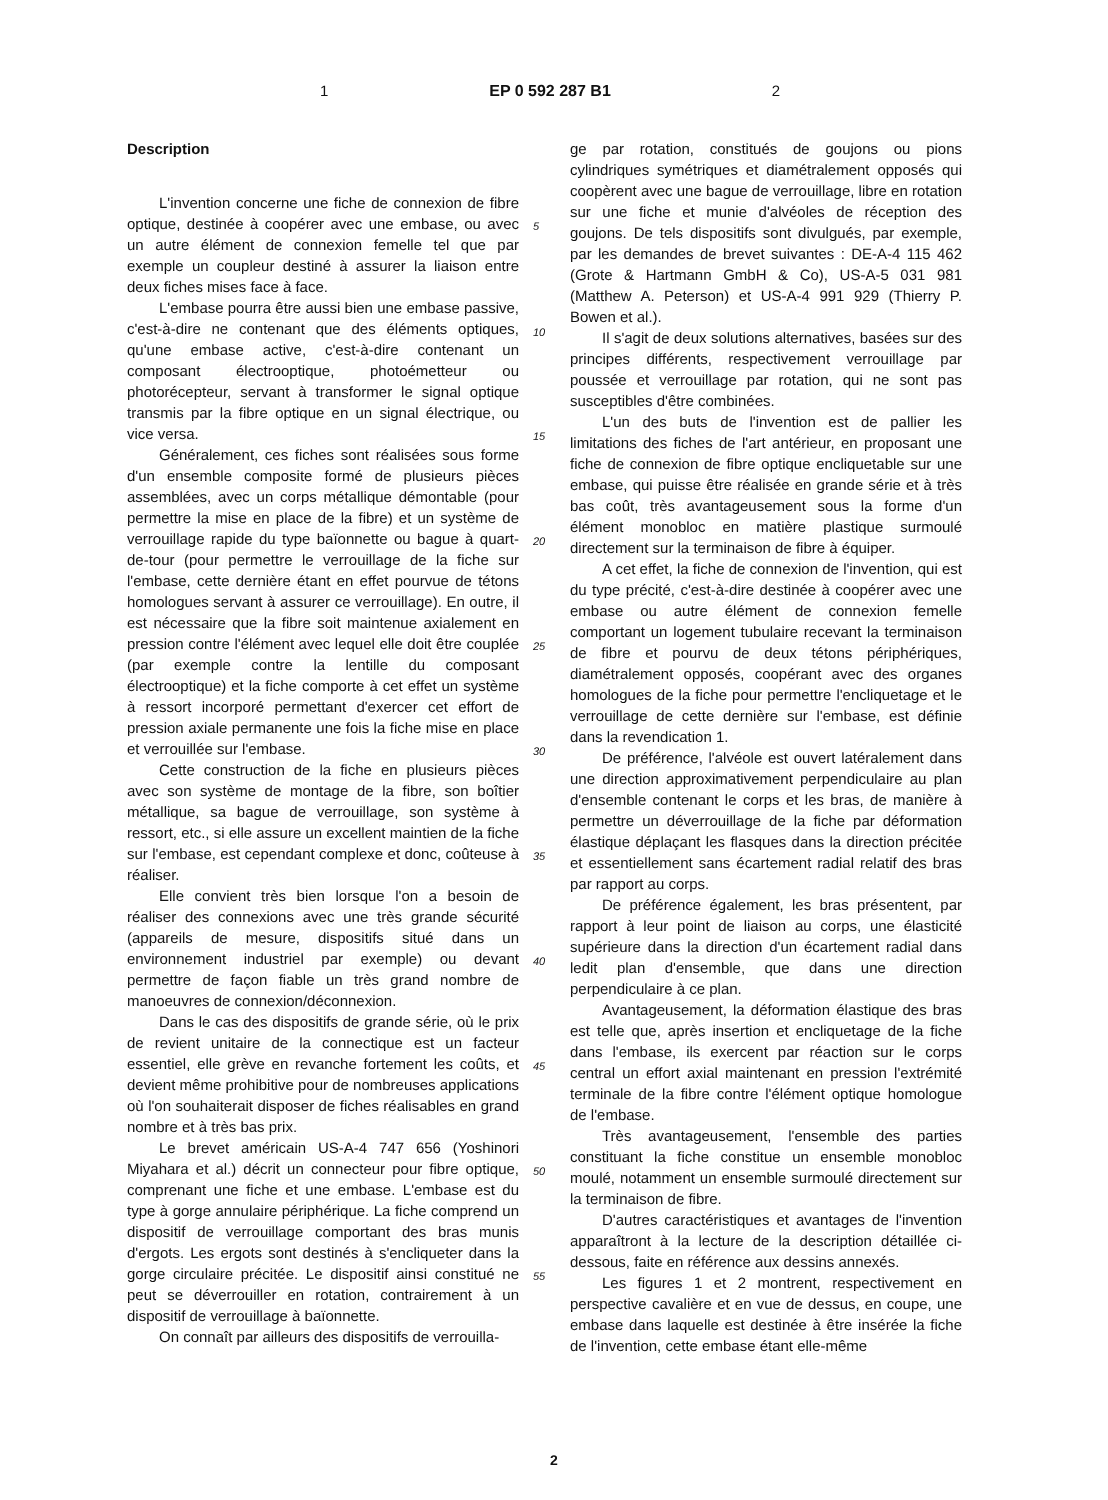1 EP 0 592 287 B1 2
Description
L'invention concerne une fiche de connexion de fibre optique, destinée à coopérer avec une embase, ou avec un autre élément de connexion femelle tel que par exemple un coupleur destiné à assurer la liaison entre deux fiches mises face à face.
L'embase pourra être aussi bien une embase passive, c'est-à-dire ne contenant que des éléments optiques, qu'une embase active, c'est-à-dire contenant un composant électrooptique, photoémetteur ou photorécepteur, servant à transformer le signal optique transmis par la fibre optique en un signal électrique, ou vice versa.
Généralement, ces fiches sont réalisées sous forme d'un ensemble composite formé de plusieurs pièces assemblées, avec un corps métallique démontable (pour permettre la mise en place de la fibre) et un système de verrouillage rapide du type baïonnette ou bague à quart-de-tour (pour permettre le verrouillage de la fiche sur l'embase, cette dernière étant en effet pourvue de tétons homologues servant à assurer ce verrouillage). En outre, il est nécessaire que la fibre soit maintenue axialement en pression contre l'élément avec lequel elle doit être couplée (par exemple contre la lentille du composant électrooptique) et la fiche comporte à cet effet un système à ressort incorporé permettant d'exercer cet effort de pression axiale permanente une fois la fiche mise en place et verrouillée sur l'embase.
Cette construction de la fiche en plusieurs pièces avec son système de montage de la fibre, son boîtier métallique, sa bague de verrouillage, son système à ressort, etc., si elle assure un excellent maintien de la fiche sur l'embase, est cependant complexe et donc, coûteuse à réaliser.
Elle convient très bien lorsque l'on a besoin de réaliser des connexions avec une très grande sécurité (appareils de mesure, dispositifs situé dans un environnement industriel par exemple) ou devant permettre de façon fiable un très grand nombre de manoeuvres de connexion/déconnexion.
Dans le cas des dispositifs de grande série, où le prix de revient unitaire de la connectique est un facteur essentiel, elle grève en revanche fortement les coûts, et devient même prohibitive pour de nombreuses applications où l'on souhaiterait disposer de fiches réalisables en grand nombre et à très bas prix.
Le brevet américain US-A-4 747 656 (Yoshinori Miyahara et al.) décrit un connecteur pour fibre optique, comprenant une fiche et une embase. L'embase est du type à gorge annulaire périphérique. La fiche comprend un dispositif de verrouillage comportant des bras munis d'ergots. Les ergots sont destinés à s'encliqueter dans la gorge circulaire précitée. Le dispositif ainsi constitué ne peut se déverrouiller en rotation, contrairement à un dispositif de verrouillage à baïonnette.
On connaît par ailleurs des dispositifs de verrouilla-
5
10
15
20
25
30
35
40
45
50
55
ge par rotation, constitués de goujons ou pions cylindriques symétriques et diamétralement opposés qui coopèrent avec une bague de verrouillage, libre en rotation sur une fiche et munie d'alvéoles de réception des goujons. De tels dispositifs sont divulgués, par exemple, par les demandes de brevet suivantes : DE-A-4 115 462 (Grote & Hartmann GmbH & Co), US-A-5 031 981 (Matthew A. Peterson) et US-A-4 991 929 (Thierry P. Bowen et al.).
Il s'agit de deux solutions alternatives, basées sur des principes différents, respectivement verrouillage par poussée et verrouillage par rotation, qui ne sont pas susceptibles d'être combinées.
L'un des buts de l'invention est de pallier les limitations des fiches de l'art antérieur, en proposant une fiche de connexion de fibre optique encliquetable sur une embase, qui puisse être réalisée en grande série et à très bas coût, très avantageusement sous la forme d'un élément monobloc en matière plastique surmoulé directement sur la terminaison de fibre à équiper.
A cet effet, la fiche de connexion de l'invention, qui est du type précité, c'est-à-dire destinée à coopérer avec une embase ou autre élément de connexion femelle comportant un logement tubulaire recevant la terminaison de fibre et pourvu de deux tétons périphériques, diamétralement opposés, coopérant avec des organes homologues de la fiche pour permettre l'encliquetage et le verrouillage de cette dernière sur l'embase, est définie dans la revendication 1.
De préférence, l'alvéole est ouvert latéralement dans une direction approximativement perpendiculaire au plan d'ensemble contenant le corps et les bras, de manière à permettre un déverrouillage de la fiche par déformation élastique déplaçant les flasques dans la direction précitée et essentiellement sans écartement radial relatif des bras par rapport au corps.
De préférence également, les bras présentent, par rapport à leur point de liaison au corps, une élasticité supérieure dans la direction d'un écartement radial dans ledit plan d'ensemble, que dans une direction perpendiculaire à ce plan.
Avantageusement, la déformation élastique des bras est telle que, après insertion et encliquetage de la fiche dans l'embase, ils exercent par réaction sur le corps central un effort axial maintenant en pression l'extrémité terminale de la fibre contre l'élément optique homologue de l'embase.
Très avantageusement, l'ensemble des parties constituant la fiche constitue un ensemble monobloc moulé, notamment un ensemble surmoulé directement sur la terminaison de fibre.
D'autres caractéristiques et avantages de l'invention apparaîtront à la lecture de la description détaillée ci-dessous, faite en référence aux dessins annexés.
Les figures 1 et 2 montrent, respectivement en perspective cavalière et en vue de dessus, en coupe, une embase dans laquelle est destinée à être insérée la fiche de l'invention, cette embase étant elle-même
2